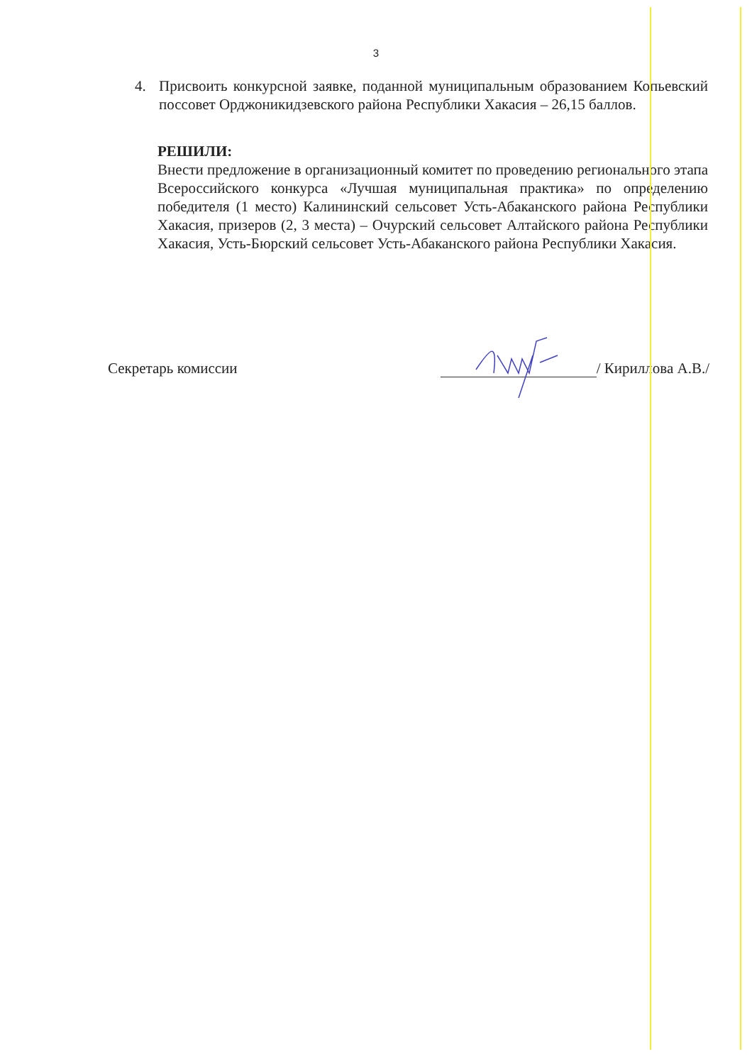3
4. Присвоить конкурсной заявке, поданной муниципальным образованием Копьевский поссовет Орджоникидзевского района Республики Хакасия – 26,15 баллов.
РЕШИЛИ:
Внести предложение в организационный комитет по проведению регионального этапа Всероссийского конкурса «Лучшая муниципальная практика» по определению победителя (1 место) Калининский сельсовет Усть-Абаканского района Республики Хакасия, призеров (2, 3 места) – Очурский сельсовет Алтайского района Республики Хакасия, Усть-Бюрский сельсовет Усть-Абаканского района Республики Хакасия.
Секретарь комиссии / Кириллова А.В./